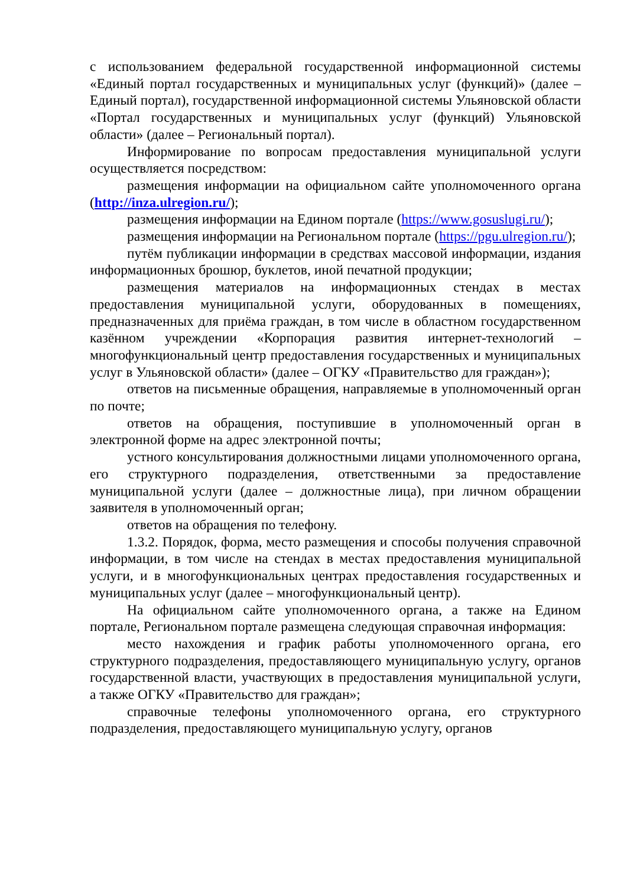с использованием федеральной государственной информационной системы «Единый портал государственных и муниципальных услуг (функций)» (далее – Единый портал), государственной информационной системы Ульяновской области «Портал государственных и муниципальных услуг (функций) Ульяновской области» (далее – Региональный портал).
Информирование по вопросам предоставления муниципальной услуги осуществляется посредством:
размещения информации на официальном сайте уполномоченного органа (http://inza.ulregion.ru/);
размещения информации на Едином портале (https://www.gosuslugi.ru/);
размещения информации на Региональном портале (https://pgu.ulregion.ru/);
путём публикации информации в средствах массовой информации, издания информационных брошюр, буклетов, иной печатной продукции;
размещения материалов на информационных стендах в местах предоставления муниципальной услуги, оборудованных в помещениях, предназначенных для приёма граждан, в том числе в областном государственном казённом учреждении «Корпорация развития интернет-технологий – многофункциональный центр предоставления государственных и муниципальных услуг в Ульяновской области» (далее – ОГКУ «Правительство для граждан»);
ответов на письменные обращения, направляемые в уполномоченный орган по почте;
ответов на обращения, поступившие в уполномоченный орган в электронной форме на адрес электронной почты;
устного консультирования должностными лицами уполномоченного органа, его структурного подразделения, ответственными за предоставление муниципальной услуги (далее – должностные лица), при личном обращении заявителя в уполномоченный орган;
ответов на обращения по телефону.
1.3.2. Порядок, форма, место размещения и способы получения справочной информации, в том числе на стендах в местах предоставления муниципальной услуги, и в многофункциональных центрах предоставления государственных и муниципальных услуг (далее – многофункциональный центр).
На официальном сайте уполномоченного органа, а также на Едином портале, Региональном портале размещена следующая справочная информация:
место нахождения и график работы уполномоченного органа, его структурного подразделения, предоставляющего муниципальную услугу, органов государственной власти, участвующих в предоставления муниципальной услуги, а также ОГКУ «Правительство для граждан»;
справочные телефоны уполномоченного органа, его структурного подразделения, предоставляющего муниципальную услугу, органов